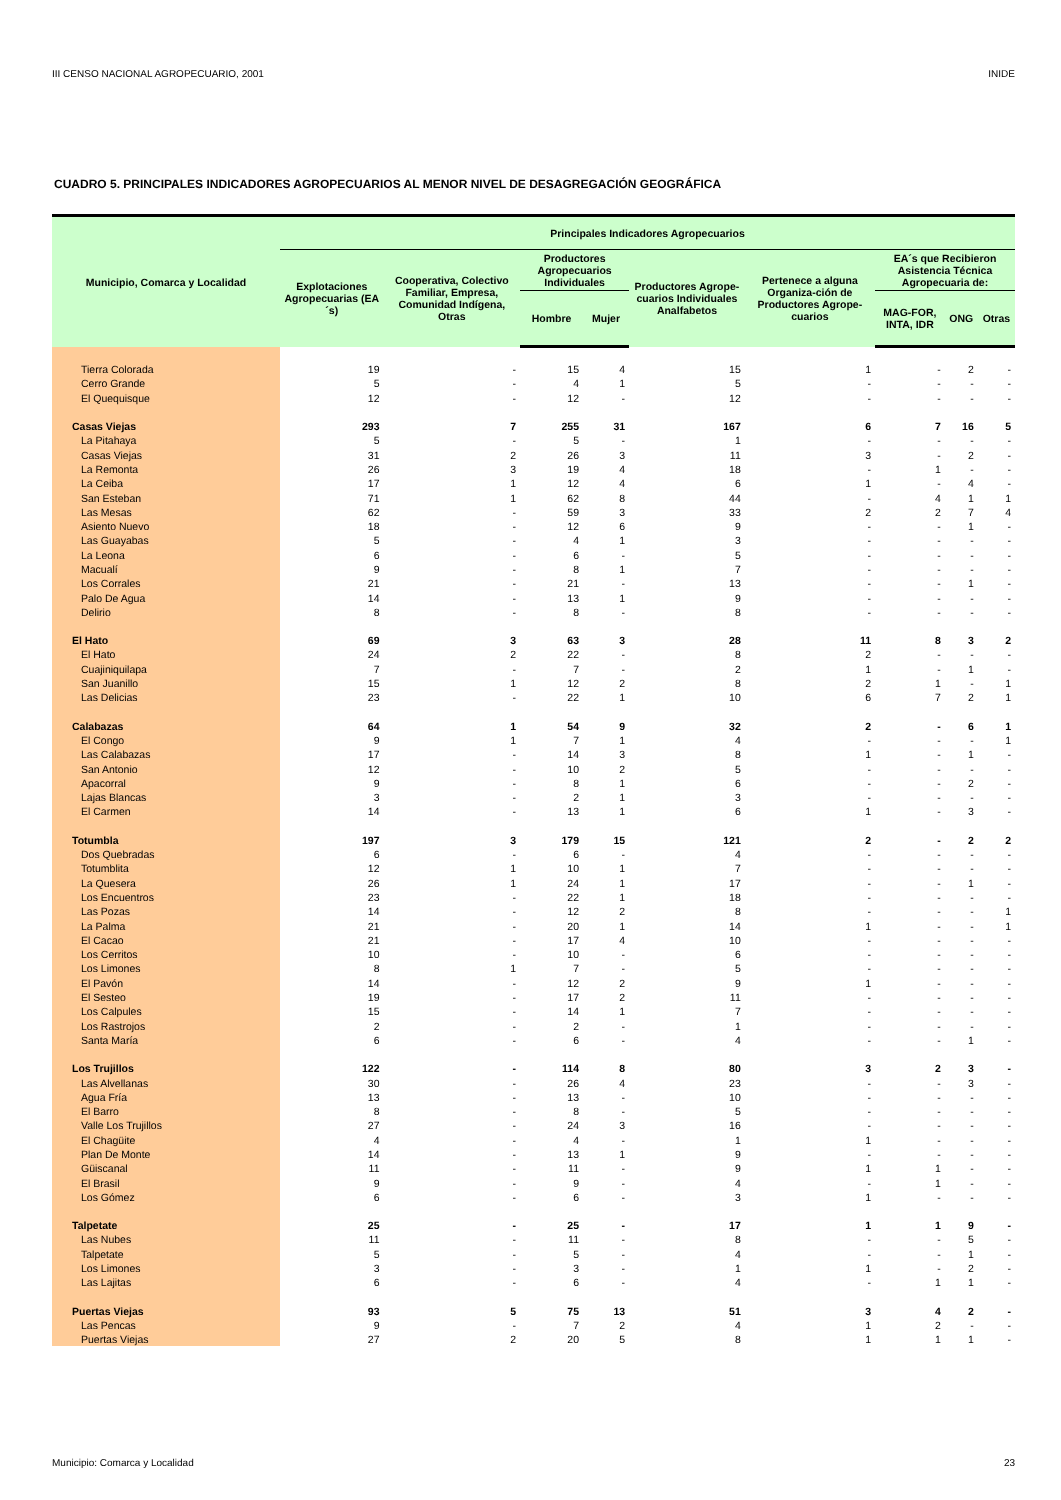III CENSO NACIONAL AGROPECUARIO, 2001 INIDE
CUADRO 5. PRINCIPALES INDICADORES AGROPECUARIOS AL MENOR NIVEL DE DESAGREGACIÓN GEOGRÁFICA
| Municipio, Comarca y Localidad | Principales Indicadores Agropecuarios | | | | | | | | |
| --- | --- | --- | --- | --- | --- | --- | --- | --- | --- |
| | Explotaciones Agropecuarias (EA´s) | Cooperativa, Colectivo Familiar, Empresa, Comunidad Indígena, Otras | Productores Agropecuarios Individuales | | Productores Agrope-cuarios Individuales Analfabetos | Pertenece a alguna Organiza-ción de Productores Agrope-cuarios | EA´s que Recibieron Asistencia Técnica Agropecuaria de: | | |
| | | | Hombre | Mujer | | | MAG-FOR, INTA, IDR | ONG | Otras |
| Tierra Colorada | 19 | - | 15 | 4 | 15 | 1 | - | 2 | - |
| Cerro Grande | 5 | - | 4 | 1 | 5 | - | - | - | - |
| El Quequisque | 12 | - | 12 | - | 12 | - | - | - | - |
| Casas Viejas | 293 | 7 | 255 | 31 | 167 | 6 | 7 | 16 | 5 |
| La Pitahaya | 5 | - | 5 | - | 1 | - | - | - | - |
| Casas Viejas | 31 | 2 | 26 | 3 | 11 | 3 | - | 2 | - |
| La Remonta | 26 | 3 | 19 | 4 | 18 | - | 1 | - | - |
| La Ceiba | 17 | 1 | 12 | 4 | 6 | 1 | - | 4 | - |
| San Esteban | 71 | 1 | 62 | 8 | 44 | - | 4 | 1 | 1 |
| Las Mesas | 62 | - | 59 | 3 | 33 | 2 | 2 | 7 | 4 |
| Asiento Nuevo | 18 | - | 12 | 6 | 9 | - | - | 1 | - |
| Las Guayabas | 5 | - | 4 | 1 | 3 | - | - | - | - |
| La Leona | 6 | - | 6 | - | 5 | - | - | - | - |
| Macualí | 9 | - | 8 | 1 | 7 | - | - | - | - |
| Los Corrales | 21 | - | 21 | - | 13 | - | - | 1 | - |
| Palo De Agua | 14 | - | 13 | 1 | 9 | - | - | - | - |
| Delirio | 8 | - | 8 | - | 8 | - | - | - | - |
| El Hato | 69 | 3 | 63 | 3 | 28 | 11 | 8 | 3 | 2 |
| El Hato | 24 | 2 | 22 | - | 8 | 2 | - | - | - |
| Cuajiniquilapa | 7 | - | 7 | - | 2 | 1 | - | 1 | - |
| San Juanillo | 15 | 1 | 12 | 2 | 8 | 2 | 1 | - | 1 |
| Las Delicias | 23 | - | 22 | 1 | 10 | 6 | 7 | 2 | 1 |
| Calabazas | 64 | 1 | 54 | 9 | 32 | 2 | - | 6 | 1 |
| El Congo | 9 | 1 | 7 | 1 | 4 | - | - | - | 1 |
| Las Calabazas | 17 | - | 14 | 3 | 8 | 1 | - | 1 | - |
| San Antonio | 12 | - | 10 | 2 | 5 | - | - | - | - |
| Apacorral | 9 | - | 8 | 1 | 6 | - | - | 2 | - |
| Lajas Blancas | 3 | - | 2 | 1 | 3 | - | - | - | - |
| El Carmen | 14 | - | 13 | 1 | 6 | 1 | - | 3 | - |
| Totumbla | 197 | 3 | 179 | 15 | 121 | 2 | - | 2 | 2 |
| Dos Quebradas | 6 | - | 6 | - | 4 | - | - | - | - |
| Totumblita | 12 | 1 | 10 | 1 | 7 | - | - | - | - |
| La Quesera | 26 | 1 | 24 | 1 | 17 | - | - | 1 | - |
| Los Encuentros | 23 | - | 22 | 1 | 18 | - | - | - | - |
| Las Pozas | 14 | - | 12 | 2 | 8 | - | - | - | 1 |
| La Palma | 21 | - | 20 | 1 | 14 | 1 | - | - | 1 |
| El Cacao | 21 | - | 17 | 4 | 10 | - | - | - | - |
| Los Cerritos | 10 | - | 10 | - | 6 | - | - | - | - |
| Los Limones | 8 | 1 | 7 | - | 5 | - | - | - | - |
| El Pavón | 14 | - | 12 | 2 | 9 | 1 | - | - | - |
| El Sesteo | 19 | - | 17 | 2 | 11 | - | - | - | - |
| Los Calpules | 15 | - | 14 | 1 | 7 | - | - | - | - |
| Los Rastrojos | 2 | - | 2 | - | 1 | - | - | - | - |
| Santa María | 6 | - | 6 | - | 4 | - | - | 1 | - |
| Los Trujillos | 122 | - | 114 | 8 | 80 | 3 | 2 | 3 | - |
| Las Alvellanas | 30 | - | 26 | 4 | 23 | - | - | 3 | - |
| Agua Fría | 13 | - | 13 | - | 10 | - | - | - | - |
| El Barro | 8 | - | 8 | - | 5 | - | - | - | - |
| Valle Los Trujillos | 27 | - | 24 | 3 | 16 | - | - | - | - |
| El Chagüite | 4 | - | 4 | - | 1 | 1 | - | - | - |
| Plan De Monte | 14 | - | 13 | 1 | 9 | - | - | - | - |
| Güiscanal | 11 | - | 11 | - | 9 | 1 | 1 | - | - |
| El Brasil | 9 | - | 9 | - | 4 | - | 1 | - | - |
| Los Gómez | 6 | - | 6 | - | 3 | 1 | - | - | - |
| Talpetate | 25 | - | 25 | - | 17 | 1 | 1 | 9 | - |
| Las Nubes | 11 | - | 11 | - | 8 | - | - | 5 | - |
| Talpetate | 5 | - | 5 | - | 4 | - | - | 1 | - |
| Los Limones | 3 | - | 3 | - | 1 | 1 | - | 2 | - |
| Las Lajitas | 6 | - | 6 | - | 4 | - | 1 | 1 | - |
| Puertas Viejas | 93 | 5 | 75 | 13 | 51 | 3 | 4 | 2 | - |
| Las Pencas | 9 | - | 7 | 2 | 4 | 1 | 2 | - | - |
| Puertas Viejas | 27 | 2 | 20 | 5 | 8 | 1 | 1 | 1 | - |
Municipio: Comarca y Localidad 23